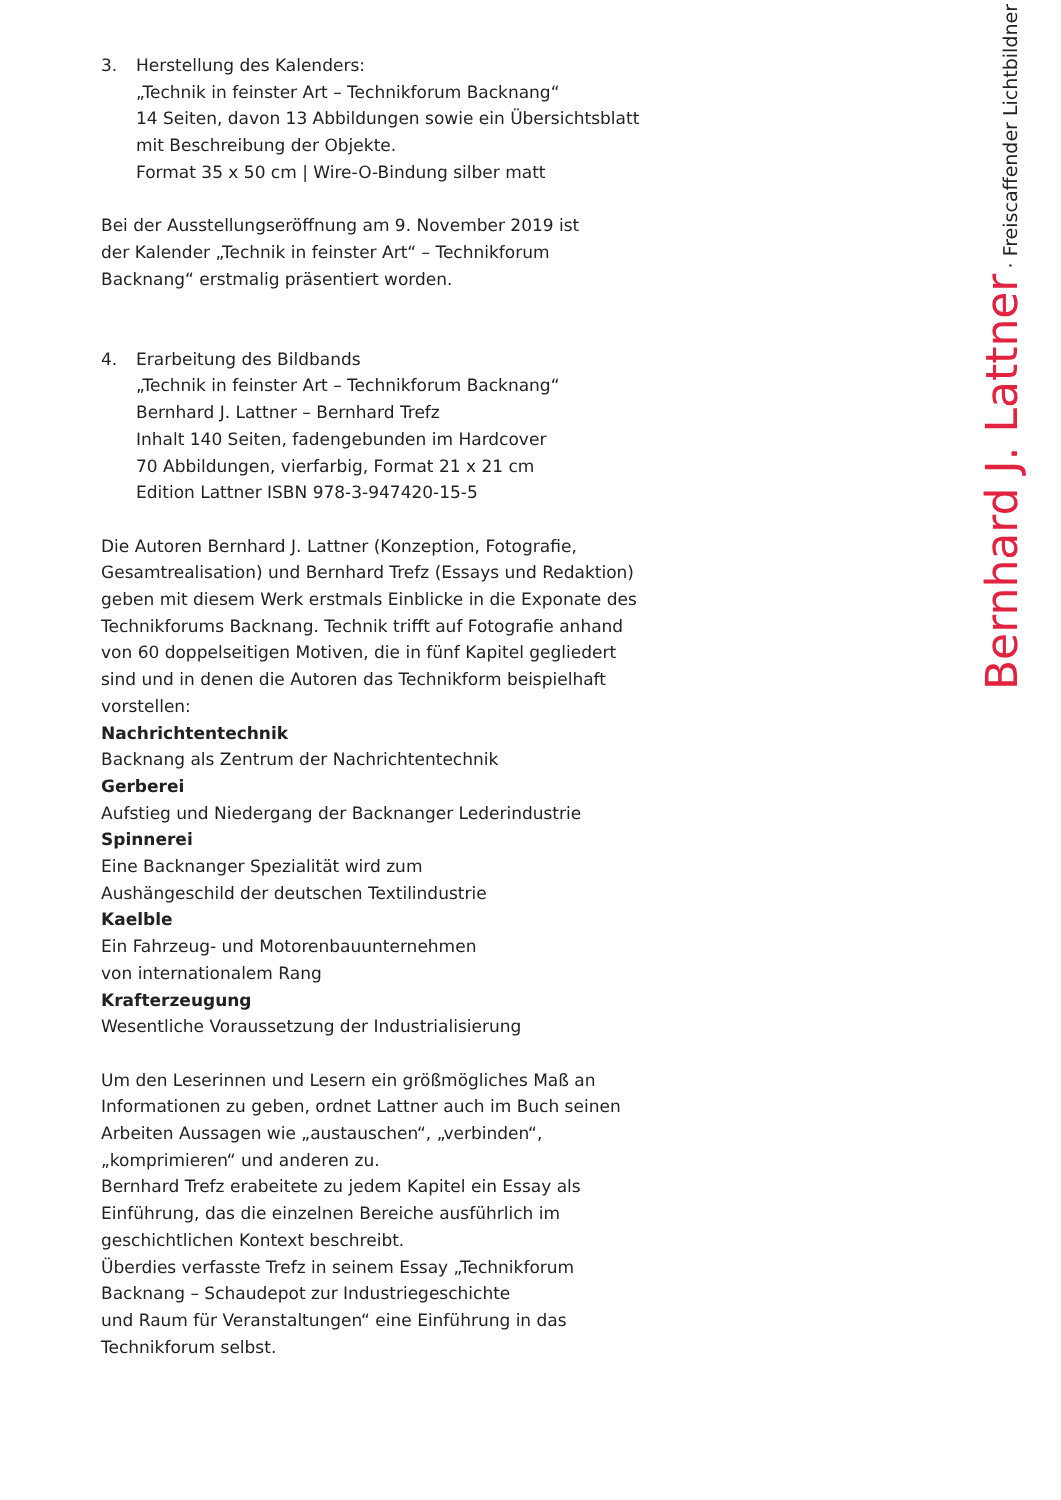3. Herstellung des Kalenders:
„Technik in feinster Art – Technikforum Backnang“
14 Seiten, davon 13 Abbildungen sowie ein Übersichtsblatt
mit Beschreibung der Objekte.
Format 35 x 50 cm | Wire-O-Bindung silber matt
Bei der Ausstellungseröffnung am 9. November 2019 ist
der Kalender „Technik in feinster Art“ – Technikforum
Backnang“ erstmalig präsentiert worden.
4. Erarbeitung des Bildbands
„Technik in feinster Art – Technikforum Backnang“
Bernhard J. Lattner – Bernhard Trefz
Inhalt 140 Seiten, fadengebunden im Hardcover
70 Abbildungen, vierfarbig, Format 21 x 21 cm
Edition Lattner ISBN 978-3-947420-15-5
Die Autoren Bernhard J. Lattner (Konzeption, Fotografie,
Gesamtrealisation) und Bernhard Trefz (Essays und Redaktion)
geben mit diesem Werk erstmals Einblicke in die Exponate des
Technikforums Backnang. Technik trifft auf Fotografie anhand
von 60 doppelseitigen Motiven, die in fünf Kapitel gegliedert
sind und in denen die Autoren das Technikform beispielhaft
vorstellen:
Nachrichtentechnik
Backnang als Zentrum der Nachrichtentechnik
Gerberei
Aufstieg und Niedergang der Backnanger Lederindustrie
Spinnerei
Eine Backnanger Spezialität wird zum
Aushängeschild der deutschen Textilindustrie
Kaelble
Ein Fahrzeug- und Motorenbauunternehmen
von internationalem Rang
Krafterzeugung
Wesentliche Voraussetzung der Industrialisierung
Um den Leserinnen und Lesern ein größmögliches Maß an
Informationen zu geben, ordnet Lattner auch im Buch seinen
Arbeiten Aussagen wie „austauschen“, „verbinden“,
„komprimieren“ und anderen zu.
Bernhard Trefz erabeitete zu jedem Kapitel ein Essay als
Einführung, das die einzelnen Bereiche ausführlich im
geschichtlichen Kontext beschreibt.
Überdies verfasste Trefz in seinem Essay „Technikforum
Backnang – Schaudepot zur Industriegeschichte
und Raum für Veranstaltungen“ eine Einführung in das
Technikforum selbst.
Bernhard J. Lattner · Freiscaffender Lichtbildner